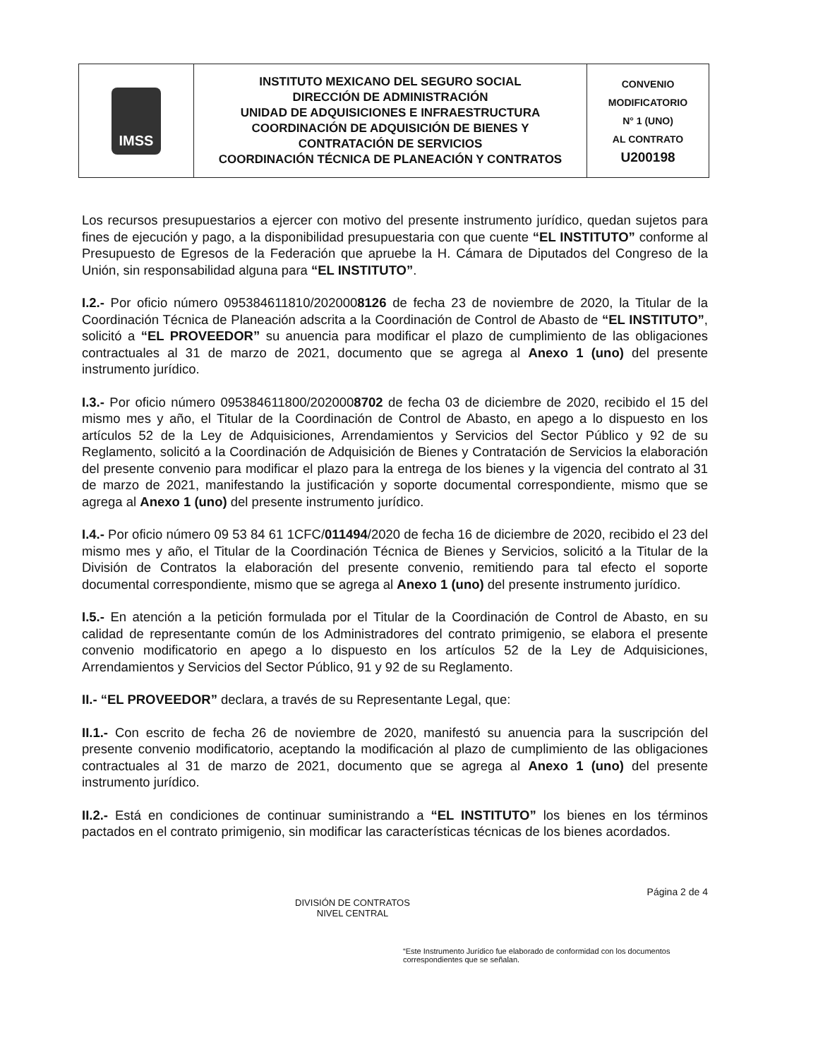| IMSS | INSTITUTO MEXICANO DEL SEGURO SOCIAL DIRECCIÓN DE ADMINISTRACIÓN UNIDAD DE ADQUISICIONES E INFRAESTRUCTURA COORDINACIÓN DE ADQUISICIÓN DE BIENES Y CONTRATACIÓN DE SERVICIOS COORDINACIÓN TÉCNICA DE PLANEACIÓN Y CONTRATOS | CONVENIO MODIFICATORIO N° 1 (UNO) AL CONTRATO U200198 |
Los recursos presupuestarios a ejercer con motivo del presente instrumento jurídico, quedan sujetos para fines de ejecución y pago, a la disponibilidad presupuestaria con que cuente “EL INSTITUTO” conforme al Presupuesto de Egresos de la Federación que apruebe la H. Cámara de Diputados del Congreso de la Unión, sin responsabilidad alguna para “EL INSTITUTO”.
I.2.- Por oficio número 095384611810/2020008126 de fecha 23 de noviembre de 2020, la Titular de la Coordinación Técnica de Planeación adscrita a la Coordinación de Control de Abasto de “EL INSTITUTO”, solicitó a “EL PROVEEDOR” su anuencia para modificar el plazo de cumplimiento de las obligaciones contractuales al 31 de marzo de 2021, documento que se agrega al Anexo 1 (uno) del presente instrumento jurídico.
I.3.- Por oficio número 095384611800/2020008702 de fecha 03 de diciembre de 2020, recibido el 15 del mismo mes y año, el Titular de la Coordinación de Control de Abasto, en apego a lo dispuesto en los artículos 52 de la Ley de Adquisiciones, Arrendamientos y Servicios del Sector Público y 92 de su Reglamento, solicitó a la Coordinación de Adquisición de Bienes y Contratación de Servicios la elaboración del presente convenio para modificar el plazo para la entrega de los bienes y la vigencia del contrato al 31 de marzo de 2021, manifestando la justificación y soporte documental correspondiente, mismo que se agrega al Anexo 1 (uno) del presente instrumento jurídico.
I.4.- Por oficio número 09 53 84 61 1CFC/011494/2020 de fecha 16 de diciembre de 2020, recibido el 23 del mismo mes y año, el Titular de la Coordinación Técnica de Bienes y Servicios, solicitó a la Titular de la División de Contratos la elaboración del presente convenio, remitiendo para tal efecto el soporte documental correspondiente, mismo que se agrega al Anexo 1 (uno) del presente instrumento jurídico.
I.5.- En atención a la petición formulada por el Titular de la Coordinación de Control de Abasto, en su calidad de representante común de los Administradores del contrato primigenio, se elabora el presente convenio modificatorio en apego a lo dispuesto en los artículos 52 de la Ley de Adquisiciones, Arrendamientos y Servicios del Sector Público, 91 y 92 de su Reglamento.
II.- “EL PROVEEDOR” declara, a través de su Representante Legal, que:
II.1.- Con escrito de fecha 26 de noviembre de 2020, manifestó su anuencia para la suscripción del presente convenio modificatorio, aceptando la modificación al plazo de cumplimiento de las obligaciones contractuales al 31 de marzo de 2021, documento que se agrega al Anexo 1 (uno) del presente instrumento jurídico.
II.2.- Está en condiciones de continuar suministrando a “EL INSTITUTO” los bienes en los términos pactados en el contrato primigenio, sin modificar las características técnicas de los bienes acordados.
Página 2 de 4
DIVISIÓN DE CONTRATOS
NIVEL CENTRAL
“Este Instrumento Jurídico fue elaborado de conformidad con los documentos correspondientes que se señalan.